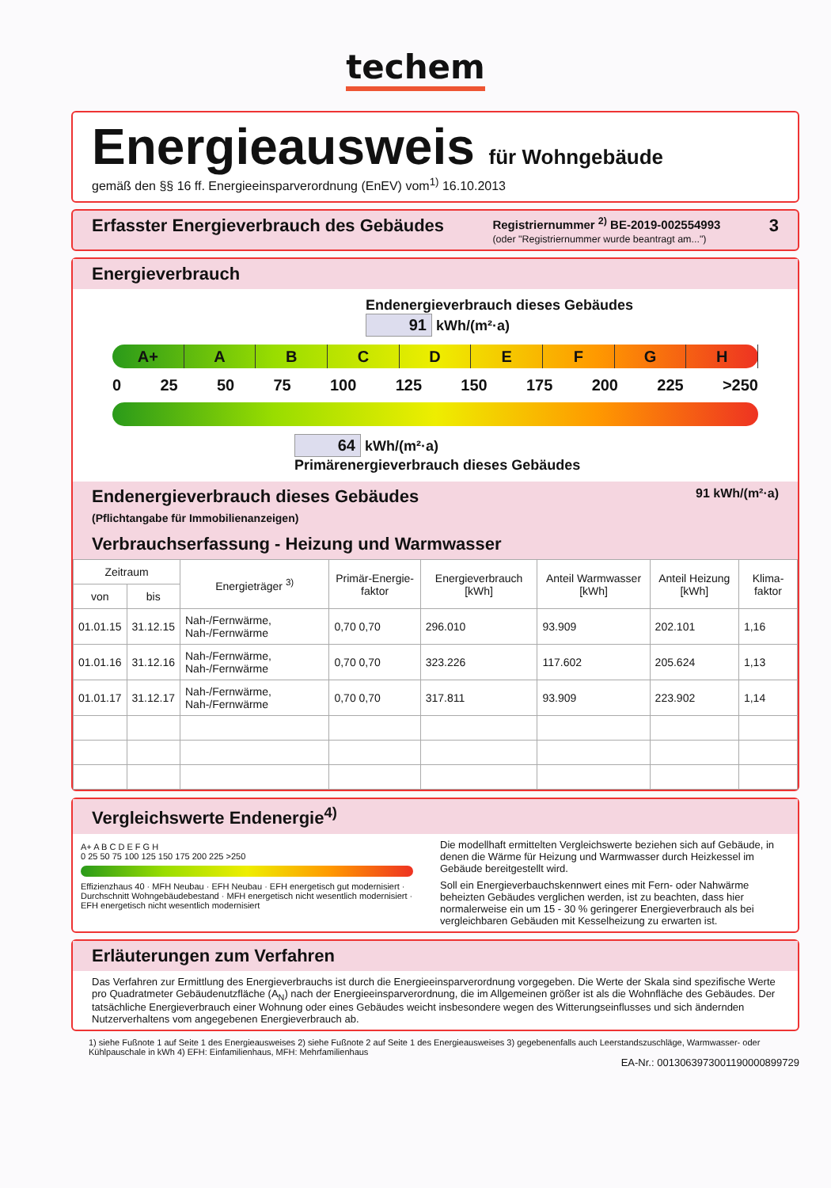techem
Energieausweis für Wohngebäude
gemäß den §§ 16 ff. Energieeinsparverordnung (EnEV) vom<sup>1)</sup> 16.10.2013
Erfasster Energieverbrauch des Gebäudes Registriernummer <sup>2)</sup> BE-2019-002554993
(oder "Registriernummer wurde beantragt am...") 3
Energieverbrauch
Endenergieverbrauch dieses Gebäudes
91 kWh/(m²·a)
A+ A B C D E F G H
0 25 50 75 100 125 150 175 200 225 >250
64 kWh/(m²·a)
Primärenergieverbrauch dieses Gebäudes
Endenergieverbrauch dieses Gebäudes 91 kWh/(m²·a)
(Pflichtangabe für Immobilienanzeigen)
Verbrauchserfassung - Heizung und Warmwasser
| Zeitraum | | Energieträger <sup>3)</sup> | Primär-Energie-faktor | Energieverbrauch [kWh] | Anteil Warmwasser [kWh] | Anteil Heizung [kWh] | Klima-faktor |
| --- | --- | --- | --- | --- | --- | --- | --- |
| von | bis | | | | | | |
| 01.01.15 | 31.12.15 | Nah-/Fernwärme, Nah-/Fernwärme | 0,70 0,70 | 296.010 | 93.909 | 202.101 | 1,16 |
| 01.01.16 | 31.12.16 | Nah-/Fernwärme, Nah-/Fernwärme | 0,70 0,70 | 323.226 | 117.602 | 205.624 | 1,13 |
| 01.01.17 | 31.12.17 | Nah-/Fernwärme, Nah-/Fernwärme | 0,70 0,70 | 317.811 | 93.909 | 223.902 | 1,14 |
Vergleichswerte Endenergie<sup>4)</sup>
A+ A B C D E F G H
0 25 50 75 100 125 150 175 200 225 >250
Effizienzhaus 40 · MFH Neubau · EFH Neubau · EFH energetisch gut modernisiert · Durchschnitt Wohngebäudebestand · MFH energetisch nicht wesentlich modernisiert · EFH energetisch nicht wesentlich modernisiert
Die modellhaft ermittelten Vergleichswerte beziehen sich auf Gebäude, in denen die Wärme für Heizung und Warmwasser durch Heizkessel im Gebäude bereitgestellt wird.
Soll ein Energieverbauchskennwert eines mit Fern- oder Nahwärme beheizten Gebäudes verglichen werden, ist zu beachten, dass hier normalerweise ein um 15 - 30 % geringerer Energieverbrauch als bei vergleichbaren Gebäuden mit Kesselheizung zu erwarten ist.
Erläuterungen zum Verfahren
Das Verfahren zur Ermittlung des Energieverbrauchs ist durch die Energieeinsparverordnung vorgegeben. Die Werte der Skala sind spezifische Werte pro Quadratmeter Gebäudenutzfläche (A<sub>N</sub>) nach der Energieeinsparverordnung, die im Allgemeinen größer ist als die Wohnfläche des Gebäudes. Der tatsächliche Energieverbrauch einer Wohnung oder eines Gebäudes weicht insbesondere wegen des Witterungseinflusses und sich ändernden Nutzerverhaltens vom angegebenen Energieverbrauch ab.
1) siehe Fußnote 1 auf Seite 1 des Energieausweises 2) siehe Fußnote 2 auf Seite 1 des Energieausweises 3) gegebenenfalls auch Leerstandszuschläge, Warmwasser- oder Kühlpauschale in kWh 4) EFH: Einfamilienhaus, MFH: Mehrfamilienhaus
EA-Nr.: 0013063973001190000899729